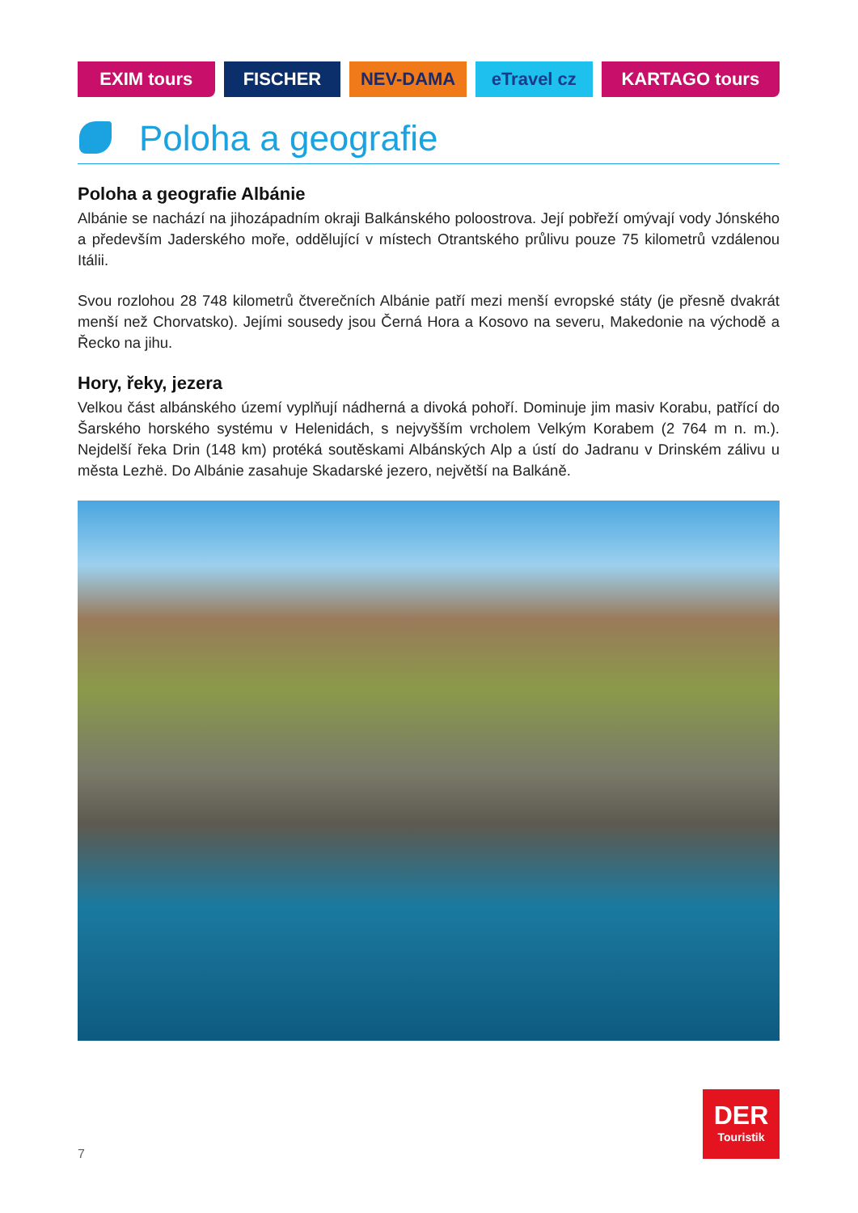EXIM tours FISCHER NEV-DAMA eTravel cz KARTAGO tours
Poloha a geografie
Poloha a geografie Albánie
Albánie se nachází na jihozápadním okraji Balkánského poloostrova. Její pobřeží omývají vody Jónského a především Jaderského moře, oddělující v místech Otrantského průlivu pouze 75 kilometrů vzdálenou Itálii.
Svou rozlohou 28 748 kilometrů čtverečních Albánie patří mezi menší evropské státy (je přesně dvakrát menší než Chorvatsko). Jejími sousedy jsou Černá Hora a Kosovo na severu, Makedonie na východě a Řecko na jihu.
Hory, řeky, jezera
Velkou část albánského území vyplňují nádherná a divoká pohoří. Dominuje jim masiv Korabu, patřící do Šarského horského systému v Helenidách, s nejvyšším vrcholem Velkým Korabem (2 764 m n. m.). Nejdelší řeka Drin (148 km) protéká soutěskami Albánských Alp a ústí do Jadranu v Drinském zálivu u města Lezhë. Do Albánie zasahuje Skadarské jezero, největší na Balkáně.
7
DER
Touristik